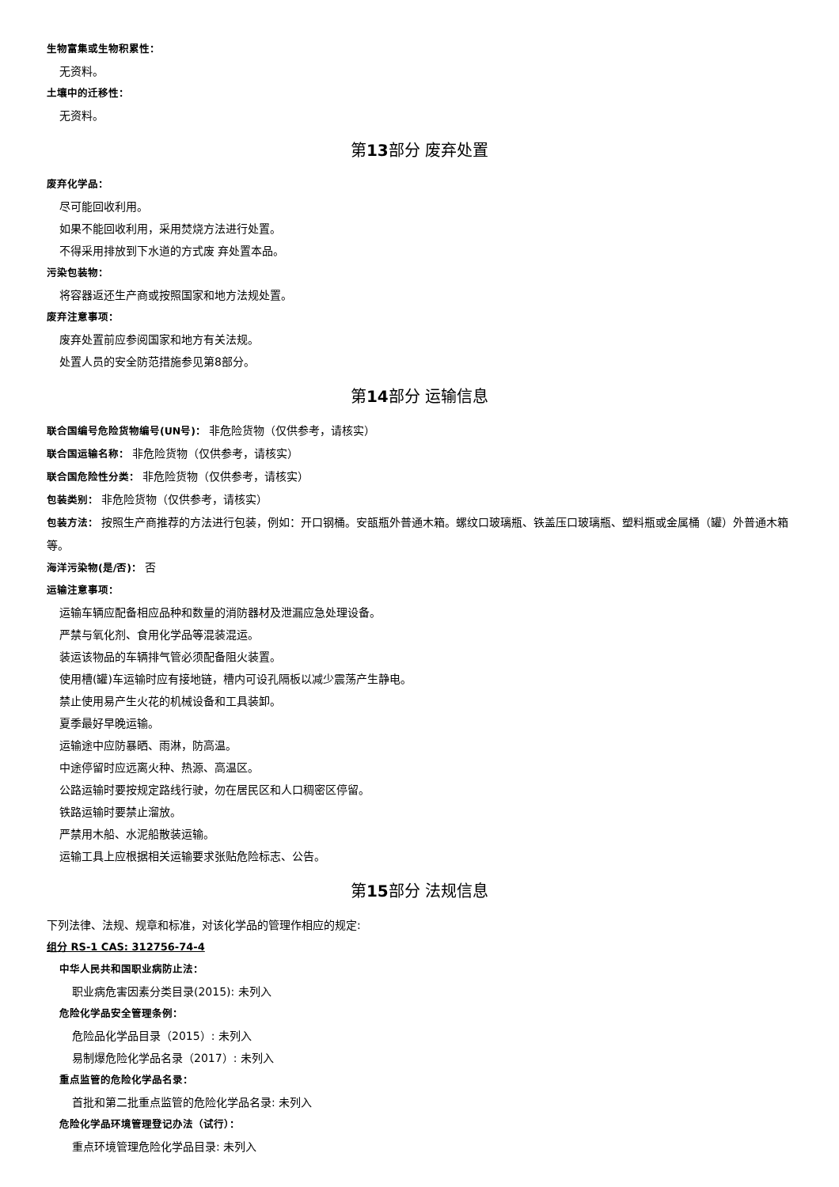生物富集或生物积累性：
无资料。
土壤中的迁移性：
无资料。
第13部分 废弃处置
废弃化学品：
尽可能回收利用。
如果不能回收利用，采用焚烧方法进行处置。
不得采用排放到下水道的方式废 弃处置本品。
污染包装物：
将容器返还生产商或按照国家和地方法规处置。
废弃注意事项：
废弃处置前应参阅国家和地方有关法规。
处置人员的安全防范措施参见第8部分。
第14部分 运输信息
联合国编号危险货物编号(UN号)： 非危险货物（仅供参考，请核实）
联合国运输名称： 非危险货物（仅供参考，请核实）
联合国危险性分类： 非危险货物（仅供参考，请核实）
包装类别： 非危险货物（仅供参考，请核实）
包装方法： 按照生产商推荐的方法进行包装，例如：开口钢桶。安瓿瓶外普通木箱。螺纹口玻璃瓶、铁盖压口玻璃瓶、塑料瓶或金属桶（罐）外普通木箱等。
海洋污染物(是/否)： 否
运输注意事项：
运输车辆应配备相应品种和数量的消防器材及泄漏应急处理设备。
严禁与氧化剂、食用化学品等混装混运。
装运该物品的车辆排气管必须配备阻火装置。
使用槽(罐)车运输时应有接地链，槽内可设孔隔板以减少震荡产生静电。
禁止使用易产生火花的机械设备和工具装卸。
夏季最好早晚运输。
运输途中应防暴晒、雨淋，防高温。
中途停留时应远离火种、热源、高温区。
公路运输时要按规定路线行驶，勿在居民区和人口稠密区停留。
铁路运输时要禁止溜放。
严禁用木船、水泥船散装运输。
运输工具上应根据相关运输要求张贴危险标志、公告。
第15部分 法规信息
下列法律、法规、规章和标准，对该化学品的管理作相应的规定:
组分 RS-1 CAS: 312756-74-4
中华人民共和国职业病防止法：
职业病危害因素分类目录(2015): 未列入
危险化学品安全管理条例：
危险品化学品目录（2015）: 未列入
易制爆危险化学品名录（2017）: 未列入
重点监管的危险化学品名录：
首批和第二批重点监管的危险化学品名录: 未列入
危险化学品环境管理登记办法（试行）：
重点环境管理危险化学品目录: 未列入